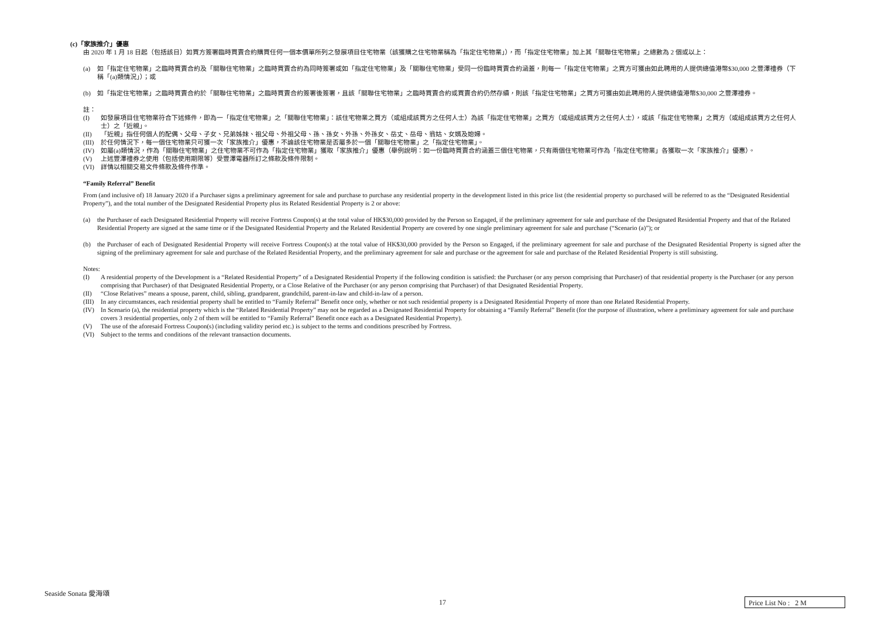(c)「家族推介」優惠
由 2020 年 1 月 18 日起（包括該日）如買方簽署臨時買賣合約購買任何一個本價單所列之發展項目住宅物業（該獲購之住宅物業稱為「指定住宅物業」），而「指定住宅物業」加上其「關聯住宅物業」之總數為 2 個或以上：
(a) 如「指定住宅物業」之臨時買賣合約及「關聯住宅物業」之臨時買賣合約為同時簽署或如「指定住宅物業」及「關聯住宅物業」受同一份臨時買賣合約涵蓋，則每一「指定住宅物業」之買方可獲由如此聘用的人提供總值港幣$30,000 之豐澤禮券（下稱「(a)類情況」）；或
(b) 如「指定住宅物業」之臨時買賣合約於「關聯住宅物業」之臨時買賣合約簽署後簽署，且該「關聯住宅物業」之臨時買賣合約或買賣合約仍然存續，則該「指定住宅物業」之買方可獲由如此聘用的人提供總值港幣$30,000 之豐澤禮券。
註：
(I) 如發展項目住宅物業符合下述條件，即為一「指定住宅物業」之「關聯住宅物業」：該住宅物業之買方（或組成該買方之任何人士）為該「指定住宅物業」之買方（或組成該買方之任何人士），或該「指定住宅物業」之買方（或組成該買方之任何人士）之「近親」。
(II) 「近親」指任何個人的配偶、父母、子女、兄弟姊妹、祖父母、外祖父母、孫、孫女、外孫、外孫女、岳丈、岳母、翁姑、女婿及媳婦。
(III) 於任何情況下，每一個住宅物業只可獲一次「家族推介」優惠，不論該住宅物業是否屬多於一個「關聯住宅物業」之「指定住宅物業」。
(IV) 如屬(a)類情況，作為「關聯住宅物業」之住宅物業不可作為「指定住宅物業」獲取「家族推介」優惠（舉例說明：如一份臨時買賣合約涵蓋三個住宅物業，只有兩個住宅物業可作為「指定住宅物業」各獲取一次「家族推介」優惠）。
(V) 上述豐澤禮券之使用（包括使用期限等）受豐澤電器所訂之條款及條件限制。
(VI) 詳情以相關交易文件條款及條件作準。
“Family Referral” Benefit
From (and inclusive of) 18 January 2020 if a Purchaser signs a preliminary agreement for sale and purchase to purchase any residential property in the development listed in this price list (the residential property so purchased will be referred to as the “Designated Residential Property”), and the total number of the Designated Residential Property plus its Related Residential Property is 2 or above:
(a) the Purchaser of each Designated Residential Property will receive Fortress Coupon(s) at the total value of HK$30,000 provided by the Person so Engaged, if the preliminary agreement for sale and purchase of the Designated Residential Property and that of the Related Residential Property are signed at the same time or if the Designated Residential Property and the Related Residential Property are covered by one single preliminary agreement for sale and purchase (“Scenario (a)”); or
(b) the Purchaser of each of Designated Residential Property will receive Fortress Coupon(s) at the total value of HK$30,000 provided by the Person so Engaged, if the preliminary agreement for sale and purchase of the Designated Residential Property is signed after the signing of the preliminary agreement for sale and purchase of the Related Residential Property, and the preliminary agreement for sale and purchase or the agreement for sale and purchase of the Related Residential Property is still subsisting.
Notes:
(I) A residential property of the Development is a “Related Residential Property” of a Designated Residential Property if the following condition is satisfied: the Purchaser (or any person comprising that Purchaser) of that residential property is the Purchaser (or any person comprising that Purchaser) of that Designated Residential Property, or a Close Relative of the Purchaser (or any person comprising that Purchaser) of that Designated Residential Property.
(II) “Close Relatives” means a spouse, parent, child, sibling, grandparent, grandchild, parent-in-law and child-in-law of a person.
(III) In any circumstances, each residential property shall be entitled to “Family Referral” Benefit once only, whether or not such residential property is a Designated Residential Property of more than one Related Residential Property.
(IV) In Scenario (a), the residential property which is the “Related Residential Property” may not be regarded as a Designated Residential Property for obtaining a “Family Referral” Benefit (for the purpose of illustration, where a preliminary agreement for sale and purchase covers 3 residential properties, only 2 of them will be entitled to “Family Referral” Benefit once each as a Designated Residential Property).
(V) The use of the aforesaid Fortress Coupon(s) (including validity period etc.) is subject to the terms and conditions prescribed by Fortress.
(VI) Subject to the terms and conditions of the relevant transaction documents.
Seaside Sonata 愛海頌
Price List No : 2 M
17